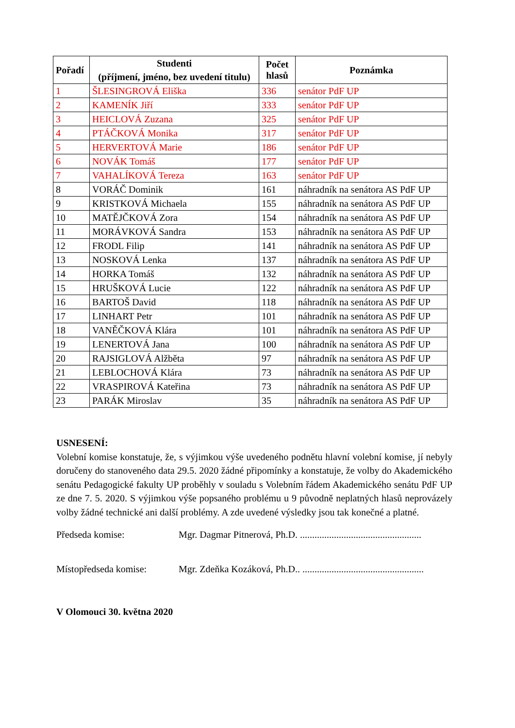| Pořadí | Studenti (příjmení, jméno, bez uvedení titulu) | Počet hlasů | Poznámka |
| --- | --- | --- | --- |
| 1 | ŠLESINGROVÁ Eliška | 336 | senátor PdF UP |
| 2 | KAMENÍK Jiří | 333 | senátor PdF UP |
| 3 | HEICLOVÁ Zuzana | 325 | senátor PdF UP |
| 4 | PTÁČKOVÁ Monika | 317 | senátor PdF UP |
| 5 | HERVERTOVÁ Marie | 186 | senátor PdF UP |
| 6 | NOVÁK Tomáš | 177 | senátor PdF UP |
| 7 | VAHALÍKOVÁ Tereza | 163 | senátor PdF UP |
| 8 | VORÁČ Dominik | 161 | náhradník na senátora AS PdF UP |
| 9 | KRISTKOVÁ Michaela | 155 | náhradník na senátora AS PdF UP |
| 10 | MATĚJČKOVÁ Zora | 154 | náhradník na senátora AS PdF UP |
| 11 | MORÁVKOVÁ Sandra | 153 | náhradník na senátora AS PdF UP |
| 12 | FRODL Filip | 141 | náhradník na senátora AS PdF UP |
| 13 | NOSKOVÁ Lenka | 137 | náhradník na senátora AS PdF UP |
| 14 | HORKA Tomáš | 132 | náhradník na senátora AS PdF UP |
| 15 | HRUŠKOVÁ Lucie | 122 | náhradník na senátora AS PdF UP |
| 16 | BARTOŠ David | 118 | náhradník na senátora AS PdF UP |
| 17 | LINHART Petr | 101 | náhradník na senátora AS PdF UP |
| 18 | VANĚČKOVÁ Klára | 101 | náhradník na senátora AS PdF UP |
| 19 | LENERTOVÁ Jana | 100 | náhradník na senátora AS PdF UP |
| 20 | RAJSIGLOVÁ Alžběta | 97 | náhradník na senátora AS PdF UP |
| 21 | LEBLOCHOVÁ Klára | 73 | náhradník na senátora AS PdF UP |
| 22 | VRASPIROVÁ Kateřina | 73 | náhradník na senátora AS PdF UP |
| 23 | PARÁK Miroslav | 35 | náhradník na senátora AS PdF UP |
USNESENÍ:
Volební komise konstatuje, že, s výjimkou výše uvedeného podnětu hlavní volební komise, jí nebyly doručeny do stanoveného data 29.5. 2020 žádné připomínky a konstatuje, že volby do Akademického senátu Pedagogické fakulty UP proběhly v souladu s Volebním řádem Akademického senátu PdF UP ze dne 7. 5. 2020. S výjimkou výše popsaného problému u 9 původně neplatných hlasů neprovázely volby žádné technické ani další problémy. A zde uvedené výsledky jsou tak konečné a platné.
Předseda komise: Mgr. Dagmar Pitnerová, Ph.D. ..................................................
Místopředseda komise: Mgr. Zdeňka Kozáková, Ph.D.. ..................................................
V Olomouci 30. května 2020